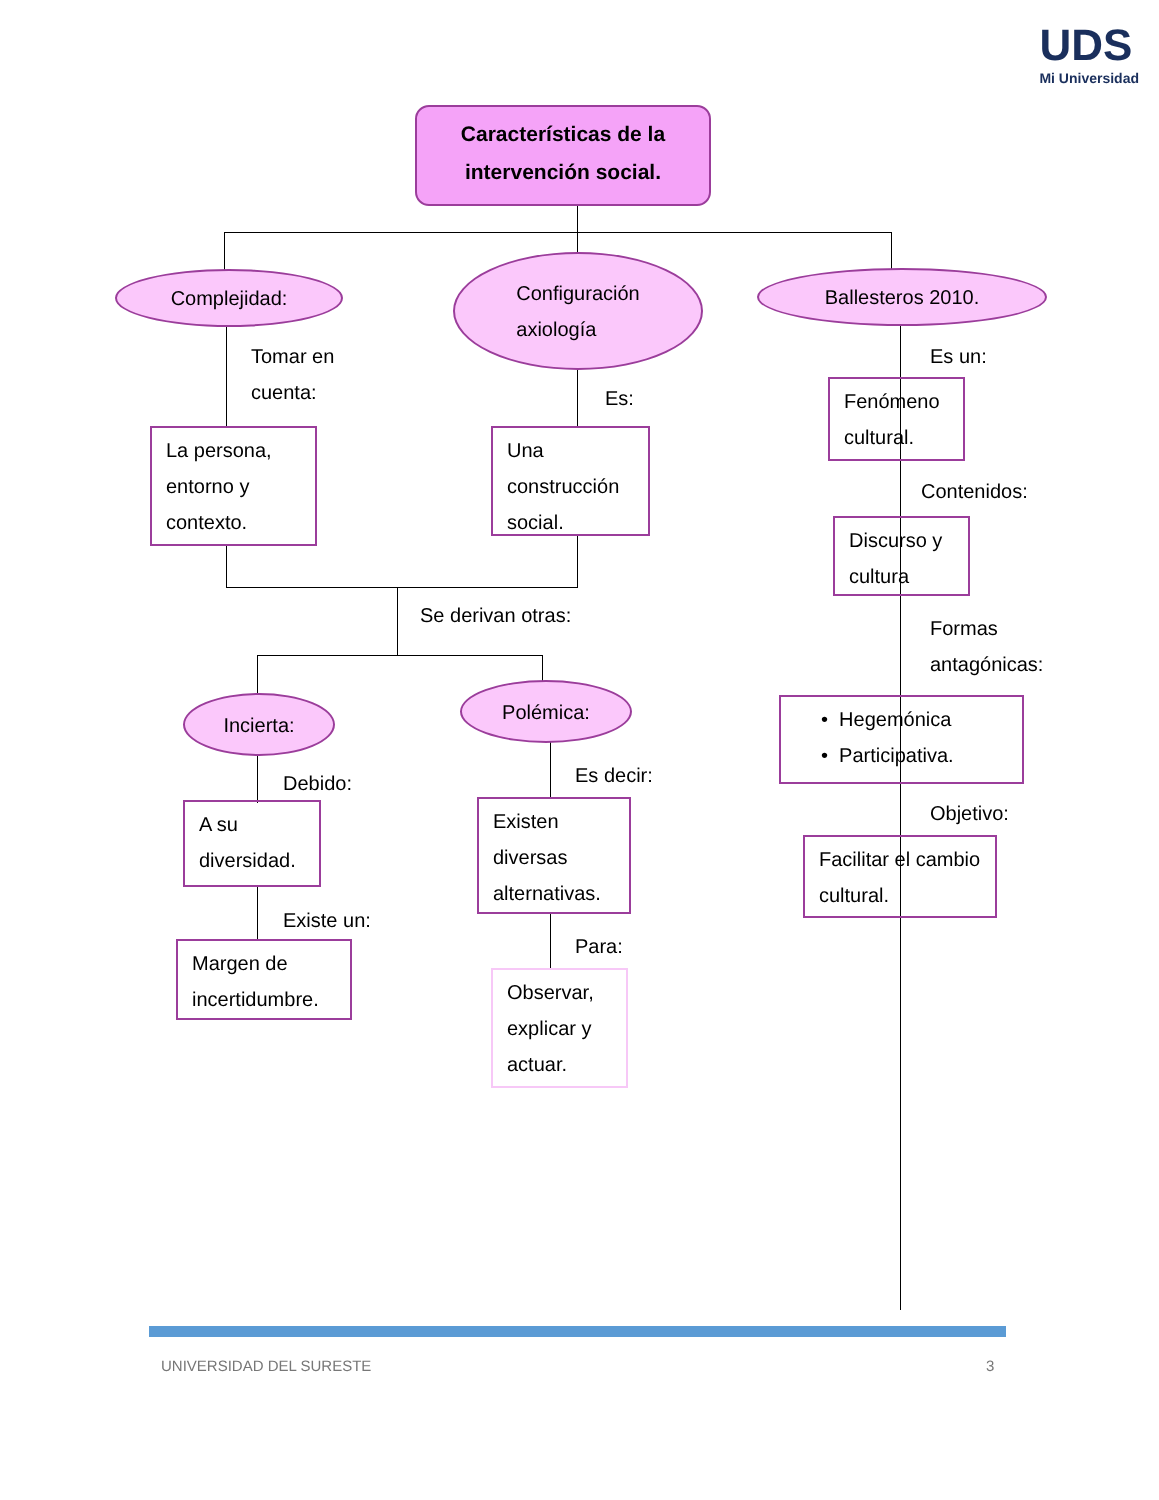UDS
Mi Universidad
Características de la intervención social.
Complejidad:
Configuración
axiología
Ballesteros 2010.
Tomar en
cuenta:
Es:
Es un:
La persona, entorno y contexto.
Una construcción social.
Fenómeno cultural.
Contenidos:
Discurso y cultura
Formas
antagónicas:
• Hegemónica
• Participativa.
Objetivo:
Facilitar el cambio cultural.
Se derivan otras:
Incierta:
Polémica:
Debido: Es decir:
A su diversidad.
Existen diversas alternativas.
Existe un:
Para:
Margen de incertidumbre.
Observar, explicar y actuar.
UNIVERSIDAD DEL SURESTE 3